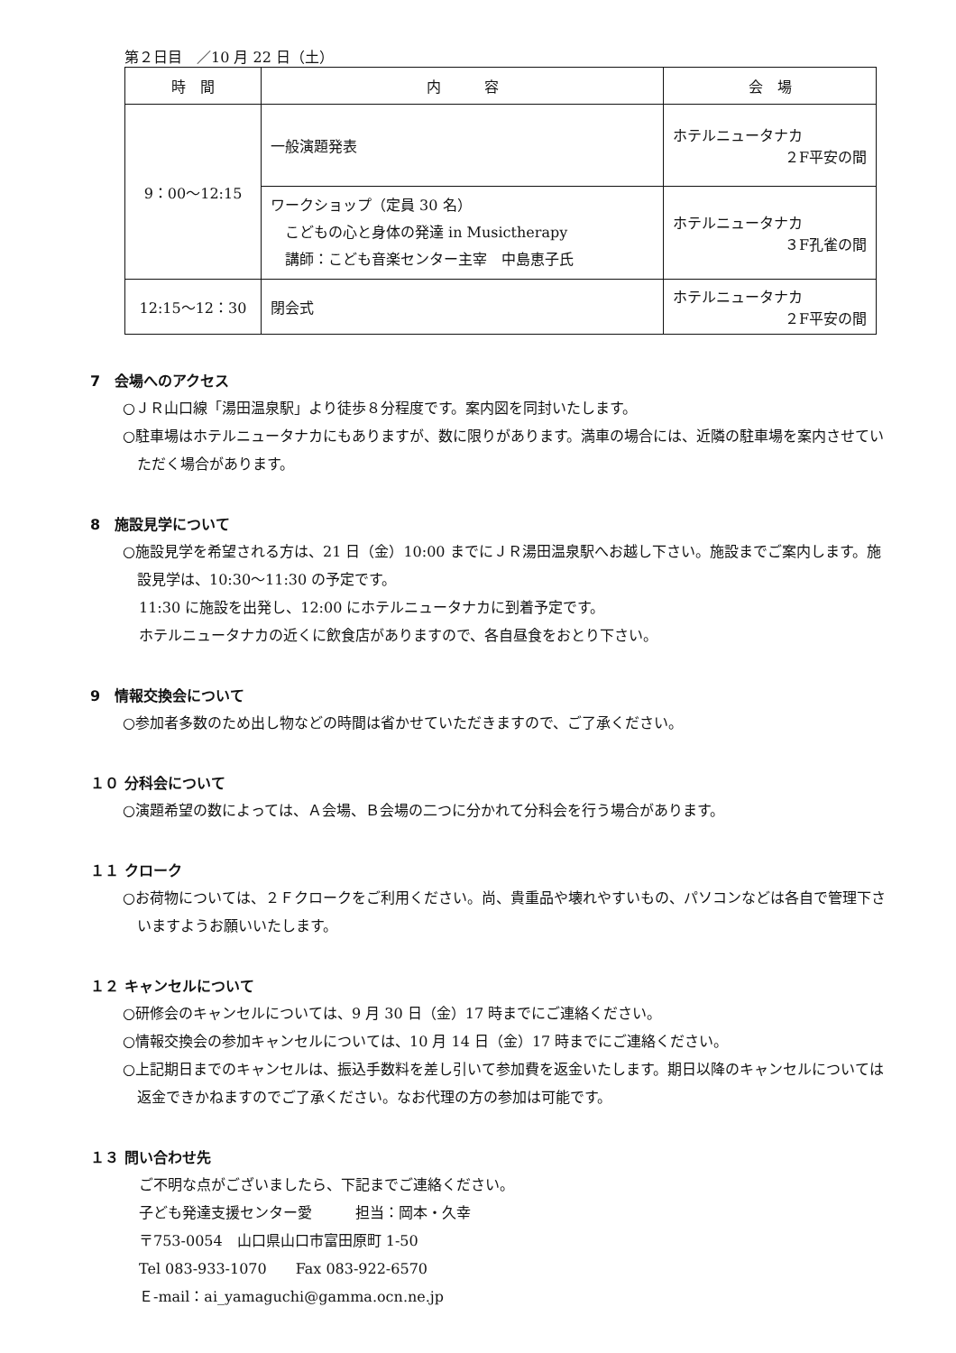第２日目　／10 月 22 日（土）
| 時 間 | 内 容 | 会 場 |
| --- | --- | --- |
| 9：00〜12:15 | 一般演題発表 | ホテルニュータナカ ２F平安の間 |
| | ワークショップ（定員 30 名） こどもの心と身体の発達 in Musictherapy 講師：こども音楽センター主宰 中島恵子氏 | ホテルニュータナカ ３F孔雀の間 |
| 12:15〜12：30 | 閉会式 | ホテルニュータナカ ２F平安の間 |
7　会場へのアクセス
○ＪＲ山口線「湯田温泉駅」より徒歩８分程度です。案内図を同封いたします。
○駐車場はホテルニュータナカにもありますが、数に限りがあります。満車の場合には、近隣の駐車場を案内させていただく場合があります。
8　施設見学について
○施設見学を希望される方は、21 日（金）10:00 までにＪＲ湯田温泉駅へお越し下さい。施設までご案内します。施設見学は、10:30〜11:30 の予定です。
11:30 に施設を出発し、12:00 にホテルニュータナカに到着予定です。
ホテルニュータナカの近くに飲食店がありますので、各自昼食をおとり下さい。
9　情報交換会について
○参加者多数のため出し物などの時間は省かせていただきますので、ご了承ください。
１０ 分科会について
○演題希望の数によっては、Ａ会場、Ｂ会場の二つに分かれて分科会を行う場合があります。
１１ クローク
○お荷物については、２Ｆクロークをご利用ください。尚、貴重品や壊れやすいもの、パソコンなどは各自で管理下さいますようお願いいたします。
１２ キャンセルについて
○研修会のキャンセルについては、9 月 30 日（金）17 時までにご連絡ください。
○情報交換会の参加キャンセルについては、10 月 14 日（金）17 時までにご連絡ください。
○上記期日までのキャンセルは、振込手数料を差し引いて参加費を返金いたします。期日以降のキャンセルについては返金できかねますのでご了承ください。なお代理の方の参加は可能です。
１３ 問い合わせ先
ご不明な点がございましたら、下記までご連絡ください。
子ども発達支援センター愛　　　担当：岡本・久幸
〒753-0054　山口県山口市富田原町 1-50
Tel 083-933-1070　　Fax 083-922-6570
Ｅ-mail：ai_yamaguchi@gamma.ocn.ne.jp